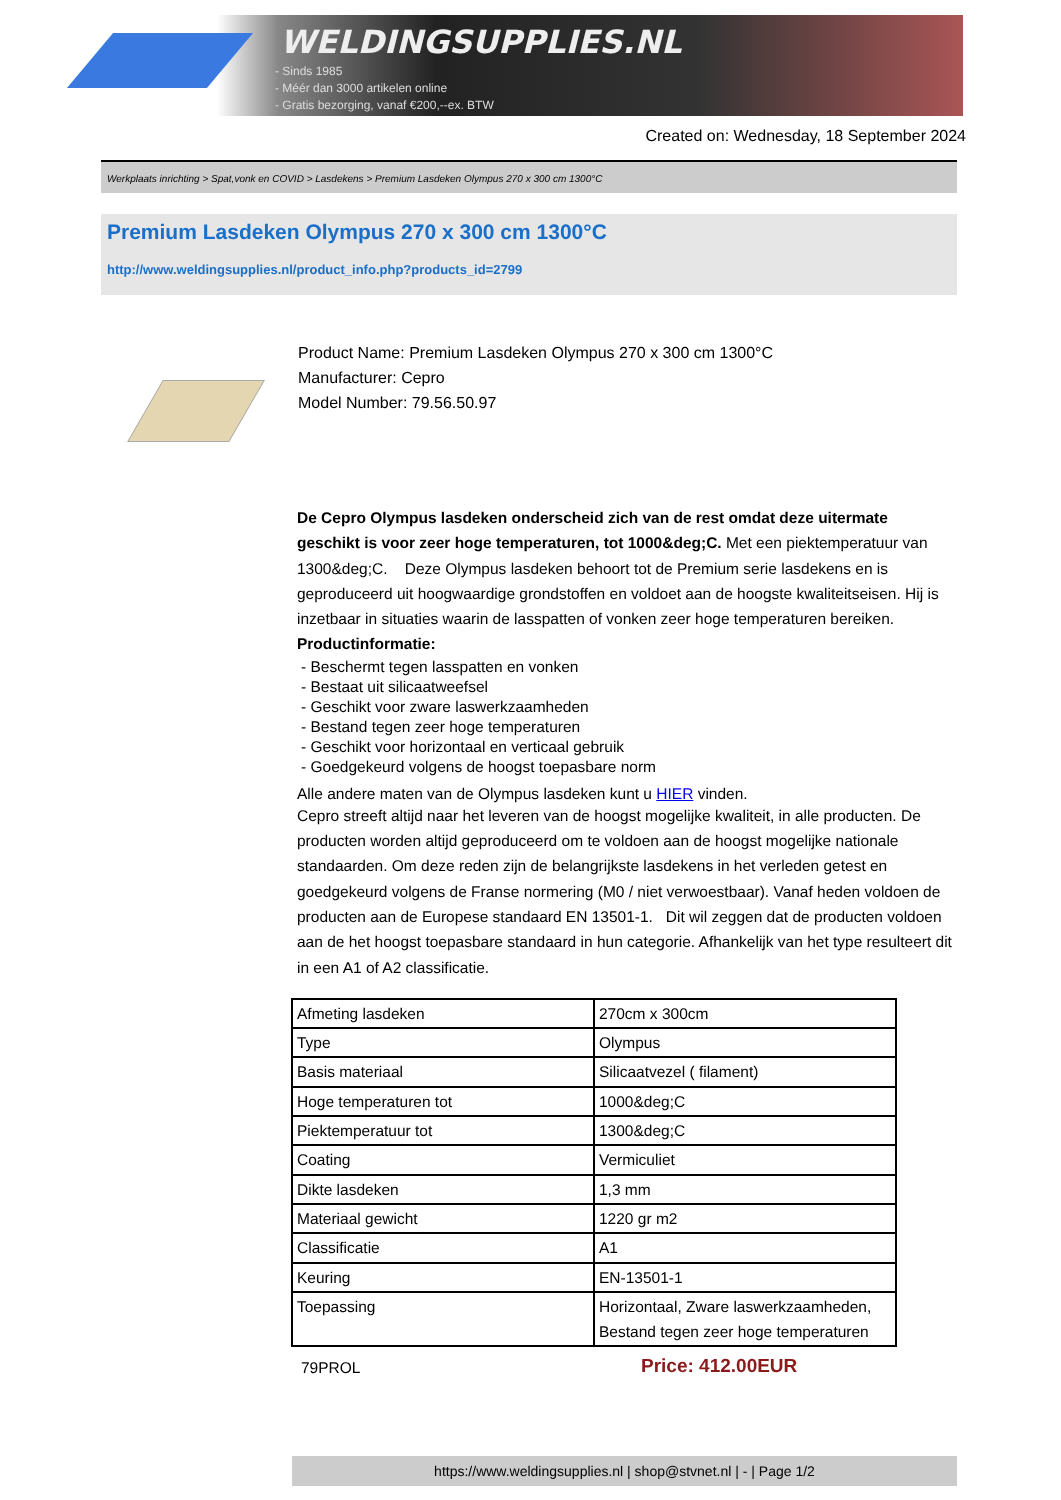WELDINGSUPPLIES.NL
- Sinds 1985
- Méér dan 3000 artikelen online
- Gratis bezorging, vanaf €200,--ex. BTW
Created on: Wednesday, 18 September 2024
Werkplaats inrichting > Spat,vonk en COVID > Lasdekens > Premium Lasdeken Olympus 270 x 300 cm 1300°C
Premium Lasdeken Olympus 270 x 300 cm 1300°C
http://www.weldingsupplies.nl/product_info.php?products_id=2799
Product Name: Premium Lasdeken Olympus 270 x 300 cm 1300°C
Manufacturer: Cepro
Model Number: 79.56.50.97
De Cepro Olympus lasdeken onderscheid zich van de rest omdat deze uitermate geschikt is voor zeer hoge temperaturen, tot 1000&deg;C. Met een piektemperatuur van 1300&deg;C. Deze Olympus lasdeken behoort tot de Premium serie lasdekens en is geproduceerd uit hoogwaardige grondstoffen en voldoet aan de hoogste kwaliteitseisen. Hij is inzetbaar in situaties waarin de lasspatten of vonken zeer hoge temperaturen bereiken.
Productinformatie:
- Beschermt tegen lasspatten en vonken
- Bestaat uit silicaatweefsel
- Geschikt voor zware laswerkzaamheden
- Bestand tegen zeer hoge temperaturen
- Geschikt voor horizontaal en verticaal gebruik
- Goedgekeurd volgens de hoogst toepasbare norm
Alle andere maten van de Olympus lasdeken kunt u HIER vinden.
Cepro streeft altijd naar het leveren van de hoogst mogelijke kwaliteit, in alle producten. De producten worden altijd geproduceerd om te voldoen aan de hoogst mogelijke nationale standaarden. Om deze reden zijn de belangrijkste lasdekens in het verleden getest en goedgekeurd volgens de Franse normering (M0 / niet verwoestbaar). Vanaf heden voldoen de producten aan de Europese standaard EN 13501-1. Dit wil zeggen dat de producten voldoen aan de het hoogst toepasbare standaard in hun categorie. Afhankelijk van het type resulteert dit in een A1 of A2 classificatie.
| Afmeting lasdeken | 270cm x 300cm |
| Type | Olympus |
| Basis materiaal | Silicaatvezel ( filament) |
| Hoge temperaturen tot | 1000&deg;C |
| Piektemperatuur tot | 1300&deg;C |
| Coating | Vermiculiet |
| Dikte lasdeken | 1,3 mm |
| Materiaal gewicht | 1220 gr m2 |
| Classificatie | A1 |
| Keuring | EN-13501-1 |
| Toepassing | Horizontaal, Zware laswerkzaamheden, Bestand tegen zeer hoge temperaturen |
79PROL
Price: 412.00EUR
https://www.weldingsupplies.nl | shop@stvnet.nl | - | Page 1/2